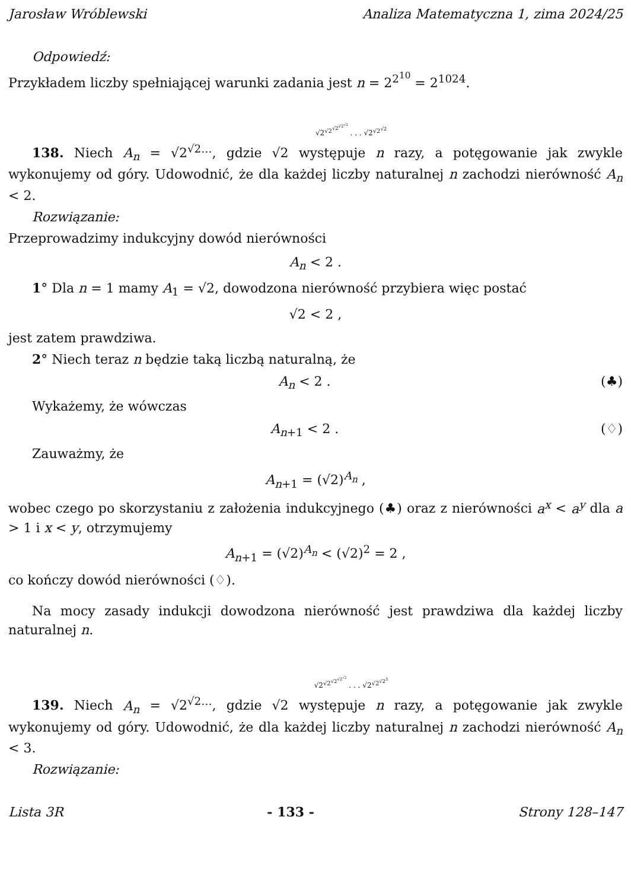Jarosław Wróblewski Analiza Matematyczna 1, zima 2024/25
Odpowiedź:
Przykładem liczby spełniającej warunki zadania jest n = 2<sup>2<sup>10</sup></sup> = 2<sup>1024</sup>.
√2<sup>√2<sup>√2<sup>√2<sup>√2</sup></sup></sup></sup> . . . √2<sup>√2<sup>√2</sup></sup>
138. Niech A<sub>n</sub> = √2<sup>√2…</sup>, gdzie √2 występuje n razy, a potęgowanie jak zwykle wykonujemy od góry. Udowodnić, że dla każdej liczby naturalnej n zachodzi nierówność A<sub>n</sub> < 2.
Rozwiązanie:
Przeprowadzimy indukcyjny dowód nierówności
A<sub>n</sub> < 2 .
1° Dla n = 1 mamy A<sub>1</sub> = √2, dowodzona nierówność przybiera więc postać
√2 < 2 ,
jest zatem prawdziwa.
2° Niech teraz n będzie taką liczbą naturalną, że
A<sub>n</sub> < 2 . (♣)
Wykażemy, że wówczas
A<sub>n+1</sub> < 2 . (♢)
Zauważmy, że
A<sub>n+1</sub> = (√2)<sup>A<sub>n</sub></sup> ,
wobec czego po skorzystaniu z założenia indukcyjnego (♣) oraz z nierówności a<sup>x</sup> < a<sup>y</sup> dla a > 1 i x < y, otrzymujemy
A<sub>n+1</sub> = (√2)<sup>A<sub>n</sub></sup> < (√2)<sup>2</sup> = 2 ,
co kończy dowód nierówności (♢).
Na mocy zasady indukcji dowodzona nierówność jest prawdziwa dla każdej liczby naturalnej n.
√2<sup>√2<sup>√2<sup>√2<sup>√2</sup></sup></sup></sup> . . . √2<sup>√2<sup>√2<sup>3</sup></sup></sup>
139. Niech A<sub>n</sub> = √2<sup>√2…</sup>, gdzie √2 występuje n razy, a potęgowanie jak zwykle wykonujemy od góry. Udowodnić, że dla każdej liczby naturalnej n zachodzi nierówność A<sub>n</sub> < 3.
Rozwiązanie:
Lista 3R - 133 - Strony 128–147